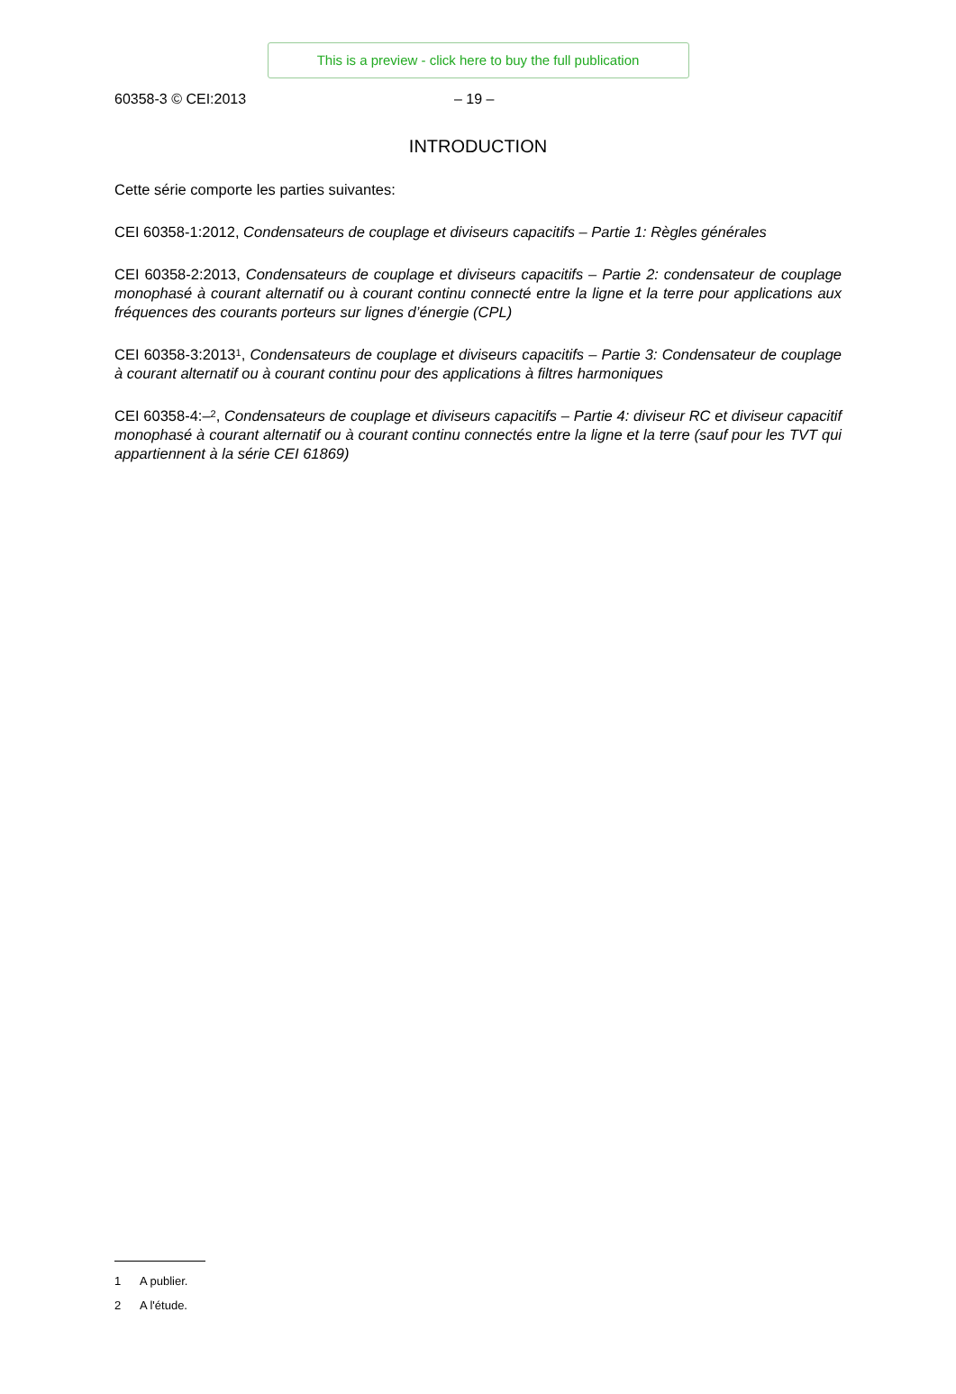This is a preview - click here to buy the full publication
60358-3 © CEI:2013 – 19 –
INTRODUCTION
Cette série comporte les parties suivantes:
CEI 60358-1:2012, Condensateurs de couplage et diviseurs capacitifs – Partie 1: Règles générales
CEI 60358-2:2013, Condensateurs de couplage et diviseurs capacitifs – Partie 2: condensateur de couplage monophasé à courant alternatif ou à courant continu connecté entre la ligne et la terre pour applications aux fréquences des courants porteurs sur lignes d’énergie (CPL)
CEI 60358-3:2013<sup>1</sup>, Condensateurs de couplage et diviseurs capacitifs – Partie 3: Condensateur de couplage à courant alternatif ou à courant continu pour des applications à filtres harmoniques
CEI 60358-4:–<sup>2</sup>, Condensateurs de couplage et diviseurs capacitifs – Partie 4: diviseur RC et diviseur capacitif monophasé à courant alternatif ou à courant continu connectés entre la ligne et la terre (sauf pour les TVT qui appartiennent à la série CEI 61869)
1 A publier.
2 A l'étude.